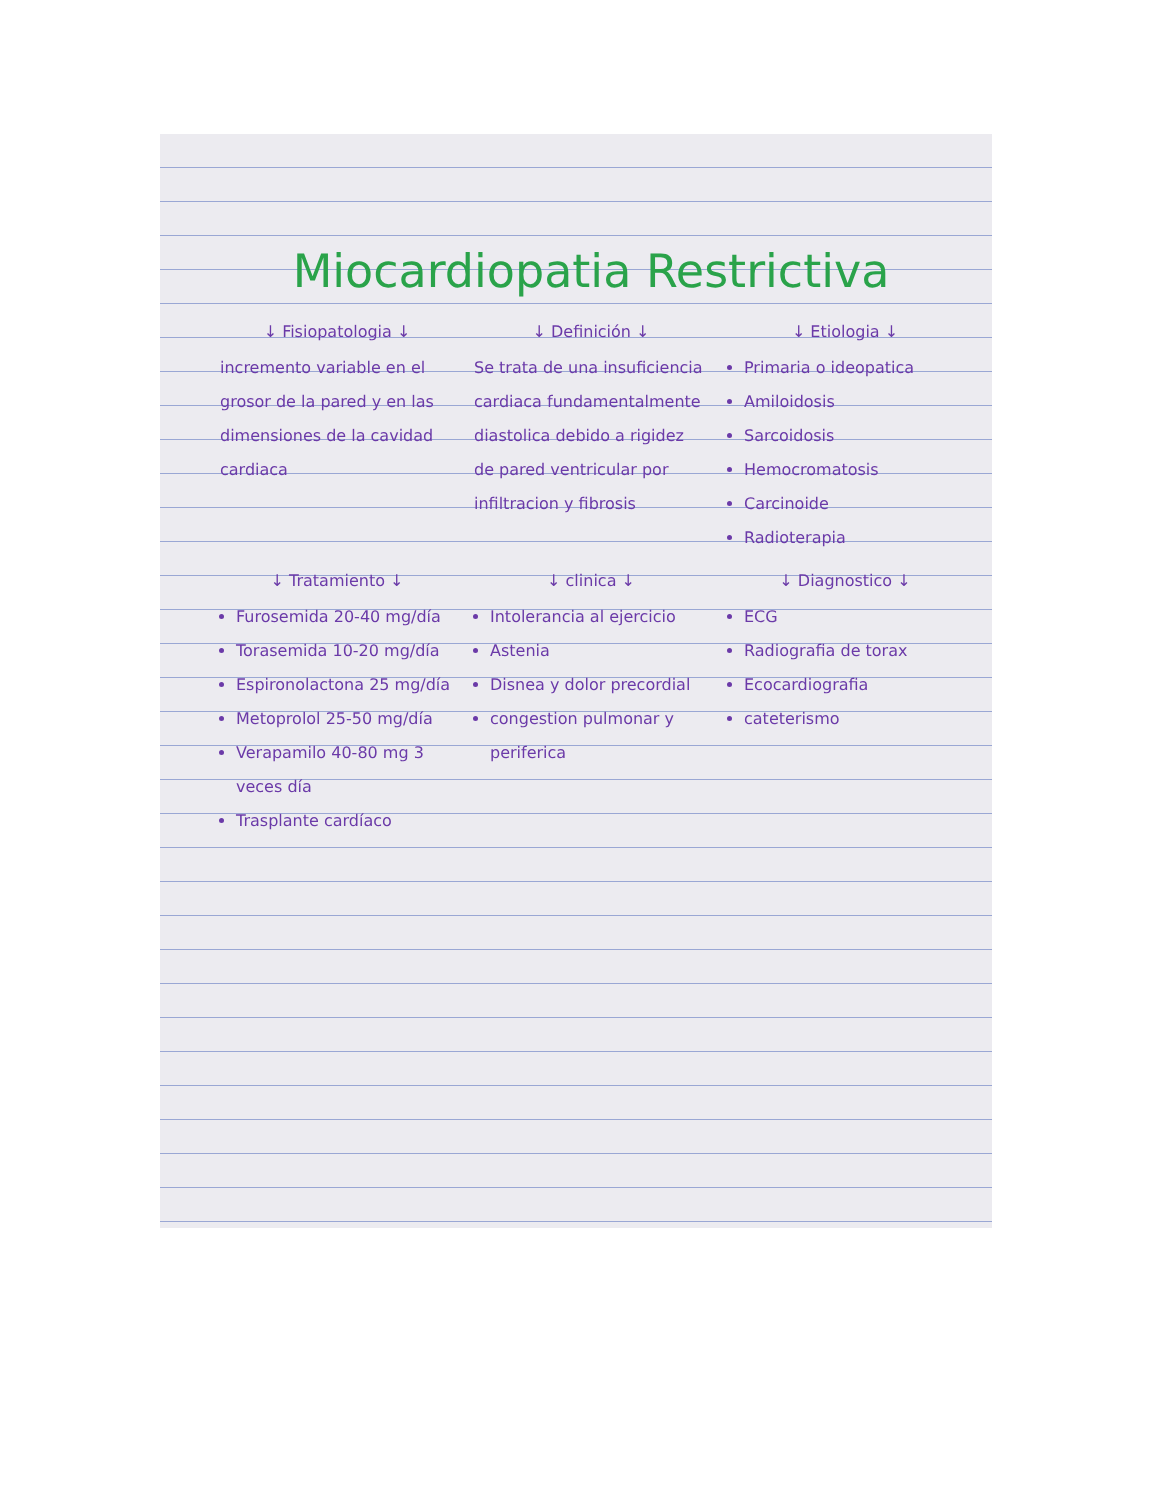Miocardiopatia Restrictiva
↓ Fisiopatologia ↓
incremento variable en el grosor de la pared y en las dimensiones de la cavidad cardiaca
↓ Definición ↓
Se trata de una insuficiencia cardiaca fundamentalmente diastolica debido a rigidez de pared ventricular por infiltracion y fibrosis
↓ Etiologia ↓
Primaria o ideopatica
Amiloidosis
Sarcoidosis
Hemocromatosis
Carcinoide
Radioterapia
↓ Tratamiento ↓
Furosemida 20-40 mg/día
Torasemida 10-20 mg/día
Espironolactona 25 mg/día
Metoprolol 25-50 mg/día
Verapamilo 40-80 mg 3 veces día
Trasplante cardíaco
↓ clinica ↓
Intolerancia al ejercicio
Astenia
Disnea y dolor precordial
congestion pulmonar y periferica
↓ Diagnostico ↓
ECG
Radiografia de torax
Ecocardiografia
cateterismo